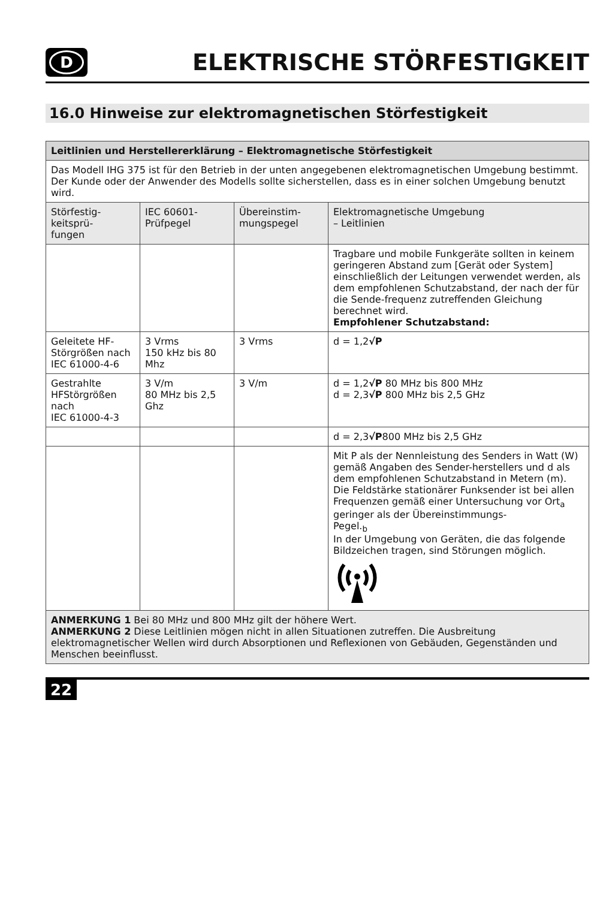D
ELEKTRISCHE STÖRFESTIGKEIT
16.0 Hinweise zur elektromagnetischen Störfestigkeit
| Leitlinien und Herstellererklärung – Elektromagnetische Störfestigkeit | | | |
| --- | --- | --- | --- |
| Das Modell IHG 375 ist für den Betrieb in der unten angegebenen elektromagnetischen Umgebung bestimmt. Der Kunde oder der Anwender des Modells sollte sicherstellen, dass es in einer solchen Umgebung benutzt wird. | | | |
| Störfestig- keitsprü- fungen | IEC 60601- Prüfpegel | Übereinstim- mungspegel | Elektromagnetische Umgebung – Leitlinien |
| | | | Tragbare und mobile Funkgeräte sollten in keinem geringeren Abstand zum [Gerät oder System] einschließlich der Leitungen verwendet werden, als dem empfohlenen Schutzabstand, der nach der für die Sende-frequenz zutreffenden Gleichung berechnet wird. Empfohlener Schutzabstand: |
| Geleitete HF-Störgrößen nach IEC 61000-4-6 | 3 Vrms 150 kHz bis 80 Mhz | 3 Vrms | d = 1,2 √P |
| Gestrahlte HFStörgrößen nach IEC 61000-4-3 | 3 V/m 80 MHz bis 2,5 Ghz | 3 V/m | d = 1,2 √P 80 MHz bis 800 MHz d = 2,3 √P 800 MHz bis 2,5 GHz |
| | | | d = 2,3 √P 800 MHz bis 2,5 GHz |
| | | | Mit P als der Nennleistung des Senders in Watt (W) gemäß Angaben des Sender-herstellers und d als dem empfohlenen Schutzabstand in Metern (m). Die Feldstärke stationärer Funksender ist bei allen Frequenzen gemäß einer Untersuchung vor Ort<sub>a</sub> geringer als der Übereinstimmungs- Pegel.<sub>b</sub> In der Umgebung von Geräten, die das folgende Bildzeichen tragen, sind Störungen möglich. |
| ANMERKUNG 1 Bei 80 MHz und 800 MHz gilt der höhere Wert. ANMERKUNG 2 Diese Leitlinien mögen nicht in allen Situationen zutreffen. Die Ausbreitung elektromagnetischer Wellen wird durch Absorptionen und Reflexionen von Gebäuden, Gegenständen und Menschen beeinflusst. | | | |
22